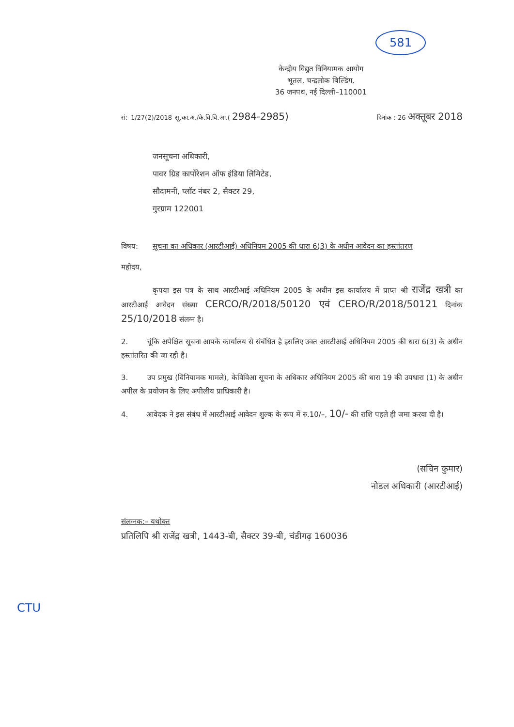581
केन्द्रीय विद्युत विनियामक आयोग
भूतल, चन्द्रलोक बिल्डिंग,
36 जनपथ, नई दिल्ली–110001
सं:–1/27(2)/2018–सू.का.अ./के.वि.वि.आ.( 2984-2985) दिनांक : 26 अक्तूबर 2018
जनसूचना अधिकारी,
पावर ग्रिड कार्पोरेशन ऑफ इंडिया लिमिटेड,
सौदामनी, प्लॉट नंबर 2, सैक्टर 29,
गुरग्राम 122001
विषय: सूचना का अधिकार (आरटीआई) अधिनियम 2005 की धारा 6(3) के अधीन आवेदन का हस्तांतरण
महोदय,
कृपया इस पत्र के साथ आरटीआई अधिनियम 2005 के अधीन इस कार्यालय में प्राप्त श्री राजेंद्र खत्री का आरटीआई आवेदन संख्या CERCO/R/2018/50120 एवं CERO/R/2018/50121 दिनांक 25/10/2018 संलग्न है।
2. चूंकि अपेक्षित सूचना आपके कार्यालय से संबंधित है इसलिए उक्त आरटीआई अधिनियम 2005 की धारा 6(3) के अधीन हस्तांतरित की जा रही है।
3. उप प्रमुख (विनियामक मामले), केविविआ सूचना के अधिकार अधिनियम 2005 की धारा 19 की उपधारा (1) के अधीन अपील के प्रयोजन के लिए अपीलीय प्राधिकारी है।
4. आवेदक ने इस संबंध में आरटीआई आवेदन शुल्क के रूप में रु.10/–, 10/- की राशि पहले ही जमा करवा दी है।
(सचिन कुमार)
नोडल अधिकारी (आरटीआई)
संलग्नक:– यथोक्त
प्रतिलिपि श्री राजेंद्र खत्री, 1443-बी, सैक्टर 39-बी, चंडीगढ़ 160036
CTU